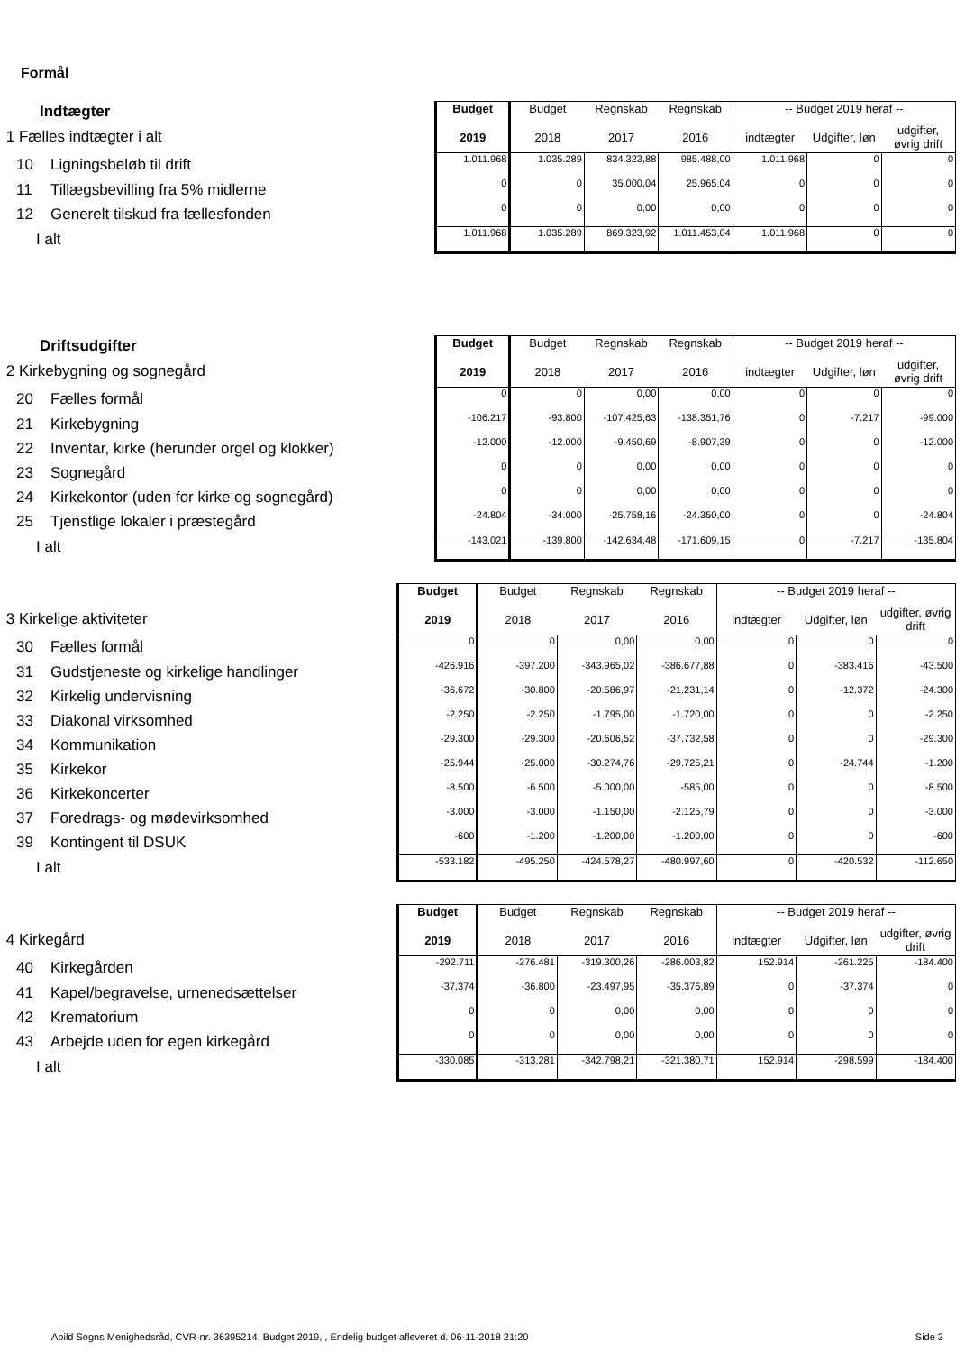Formål
| Indtægter | Budget | Budget | Regnskab | Regnskab | -- Budget 2019 heraf -- | | |
| 1 Fælles indtægter i alt | 2019 | 2018 | 2017 | 2016 | indtægter | Udgifter, løn | udgifter, øvrig drift |
| 10 Ligningsbeløb til drift | 1.011.968 | 1.035.289 | 834.323,88 | 985.488,00 | 1.011.968 | 0 | 0 |
| 11 Tillægsbevilling fra 5% midlerne | 0 | 0 | 35.000,04 | 25.965,04 | 0 | 0 | 0 |
| 12 Generelt tilskud fra fællesfonden | 0 | 0 | 0,00 | 0,00 | 0 | 0 | 0 |
| I alt | 1.011.968 | 1.035.289 | 869.323,92 | 1.011.453,04 | 1.011.968 | 0 | 0 |
| Driftsudgifter | Budget | Budget | Regnskab | Regnskab | -- Budget 2019 heraf -- | | |
| 2 Kirkebygning og sognegård | 2019 | 2018 | 2017 | 2016 | indtægter | Udgifter, løn | udgifter, øvrig drift |
| 20 Fælles formål | 0 | 0 | 0,00 | 0,00 | 0 | 0 | 0 |
| 21 Kirkebygning | -106.217 | -93.800 | -107.425,63 | -138.351,76 | 0 | -7.217 | -99.000 |
| 22 Inventar, kirke (herunder orgel og klokker) | -12.000 | -12.000 | -9.450,69 | -8.907,39 | 0 | 0 | -12.000 |
| 23 Sognegård | 0 | 0 | 0,00 | 0,00 | 0 | 0 | 0 |
| 24 Kirkekontor (uden for kirke og sognegård) | 0 | 0 | 0,00 | 0,00 | 0 | 0 | 0 |
| 25 Tjenstlige lokaler i præstegård | -24.804 | -34.000 | -25.758,16 | -24.350,00 | 0 | 0 | -24.804 |
| I alt | -143.021 | -139.800 | -142.634,48 | -171.609,15 | 0 | -7.217 | -135.804 |
| | Budget | Budget | Regnskab | Regnskab | -- Budget 2019 heraf -- | | |
| 3 Kirkelige aktiviteter | 2019 | 2018 | 2017 | 2016 | indtægter | Udgifter, løn | udgifter, øvrig drift |
| 30 Fælles formål | 0 | 0 | 0,00 | 0,00 | 0 | 0 | 0 |
| 31 Gudstjeneste og kirkelige handlinger | -426.916 | -397.200 | -343.965,02 | -386.677,88 | 0 | -383.416 | -43.500 |
| 32 Kirkelig undervisning | -36.672 | -30.800 | -20.586,97 | -21.231,14 | 0 | -12.372 | -24.300 |
| 33 Diakonal virksomhed | -2.250 | -2.250 | -1.795,00 | -1.720,00 | 0 | 0 | -2.250 |
| 34 Kommunikation | -29.300 | -29.300 | -20.606,52 | -37.732,58 | 0 | 0 | -29.300 |
| 35 Kirkekor | -25.944 | -25.000 | -30.274,76 | -29.725,21 | 0 | -24.744 | -1.200 |
| 36 Kirkekoncerter | -8.500 | -6.500 | -5.000,00 | -585,00 | 0 | 0 | -8.500 |
| 37 Foredrags- og mødevirksomhed | -3.000 | -3.000 | -1.150,00 | -2.125,79 | 0 | 0 | -3.000 |
| 39 Kontingent til DSUK | -600 | -1.200 | -1.200,00 | -1.200,00 | 0 | 0 | -600 |
| I alt | -533.182 | -495.250 | -424.578,27 | -480.997,60 | 0 | -420.532 | -112.650 |
| | Budget | Budget | Regnskab | Regnskab | -- Budget 2019 heraf -- | | |
| 4 Kirkegård | 2019 | 2018 | 2017 | 2016 | indtægter | Udgifter, løn | udgifter, øvrig drift |
| 40 Kirkegården | -292.711 | -276.481 | -319.300,26 | -286.003,82 | 152.914 | -261.225 | -184.400 |
| 41 Kapel/begravelse, urnenedsættelser | -37.374 | -36.800 | -23.497,95 | -35.376,89 | 0 | -37.374 | 0 |
| 42 Krematorium | 0 | 0 | 0,00 | 0,00 | 0 | 0 | 0 |
| 43 Arbejde uden for egen kirkegård | 0 | 0 | 0,00 | 0,00 | 0 | 0 | 0 |
| I alt | -330.085 | -313.281 | -342.798,21 | -321.380,71 | 152.914 | -298.599 | -184.400 |
Abild Sogns Menighedsråd, CVR-nr. 36395214, Budget 2019, , Endelig budget afleveret d. 06-11-2018 21:20 Side 3